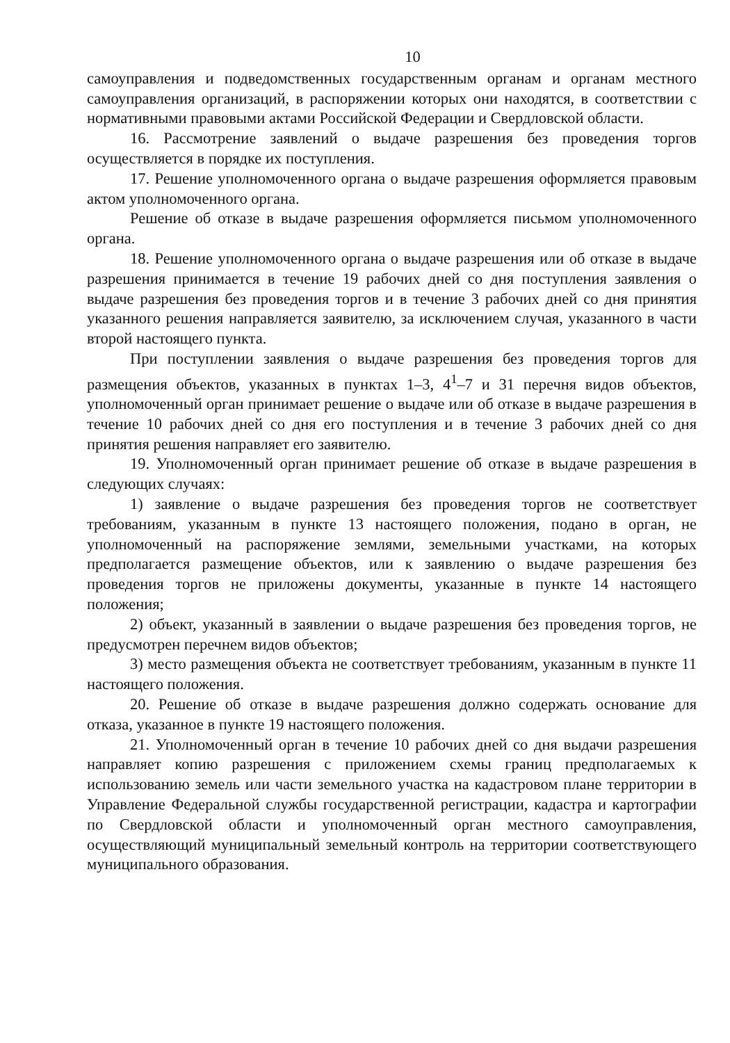10
самоуправления и подведомственных государственным органам и органам местного самоуправления организаций, в распоряжении которых они находятся, в соответствии с нормативными правовыми актами Российской Федерации и Свердловской области.
16. Рассмотрение заявлений о выдаче разрешения без проведения торгов осуществляется в порядке их поступления.
17. Решение уполномоченного органа о выдаче разрешения оформляется правовым актом уполномоченного органа.
Решение об отказе в выдаче разрешения оформляется письмом уполномоченного органа.
18. Решение уполномоченного органа о выдаче разрешения или об отказе в выдаче разрешения принимается в течение 19 рабочих дней со дня поступления заявления о выдаче разрешения без проведения торгов и в течение 3 рабочих дней со дня принятия указанного решения направляется заявителю, за исключением случая, указанного в части второй настоящего пункта.
При поступлении заявления о выдаче разрешения без проведения торгов для размещения объектов, указанных в пунктах 1–3, 4<sup>1</sup>–7 и 31 перечня видов объектов, уполномоченный орган принимает решение о выдаче или об отказе в выдаче разрешения в течение 10 рабочих дней со дня его поступления и в течение 3 рабочих дней со дня принятия решения направляет его заявителю.
19. Уполномоченный орган принимает решение об отказе в выдаче разрешения в следующих случаях:
1) заявление о выдаче разрешения без проведения торгов не соответствует требованиям, указанным в пункте 13 настоящего положения, подано в орган, не уполномоченный на распоряжение землями, земельными участками, на которых предполагается размещение объектов, или к заявлению о выдаче разрешения без проведения торгов не приложены документы, указанные в пункте 14 настоящего положения;
2) объект, указанный в заявлении о выдаче разрешения без проведения торгов, не предусмотрен перечнем видов объектов;
3) место размещения объекта не соответствует требованиям, указанным в пункте 11 настоящего положения.
20. Решение об отказе в выдаче разрешения должно содержать основание для отказа, указанное в пункте 19 настоящего положения.
21. Уполномоченный орган в течение 10 рабочих дней со дня выдачи разрешения направляет копию разрешения с приложением схемы границ предполагаемых к использованию земель или части земельного участка на кадастровом плане территории в Управление Федеральной службы государственной регистрации, кадастра и картографии по Свердловской области и уполномоченный орган местного самоуправления, осуществляющий муниципальный земельный контроль на территории соответствующего муниципального образования.